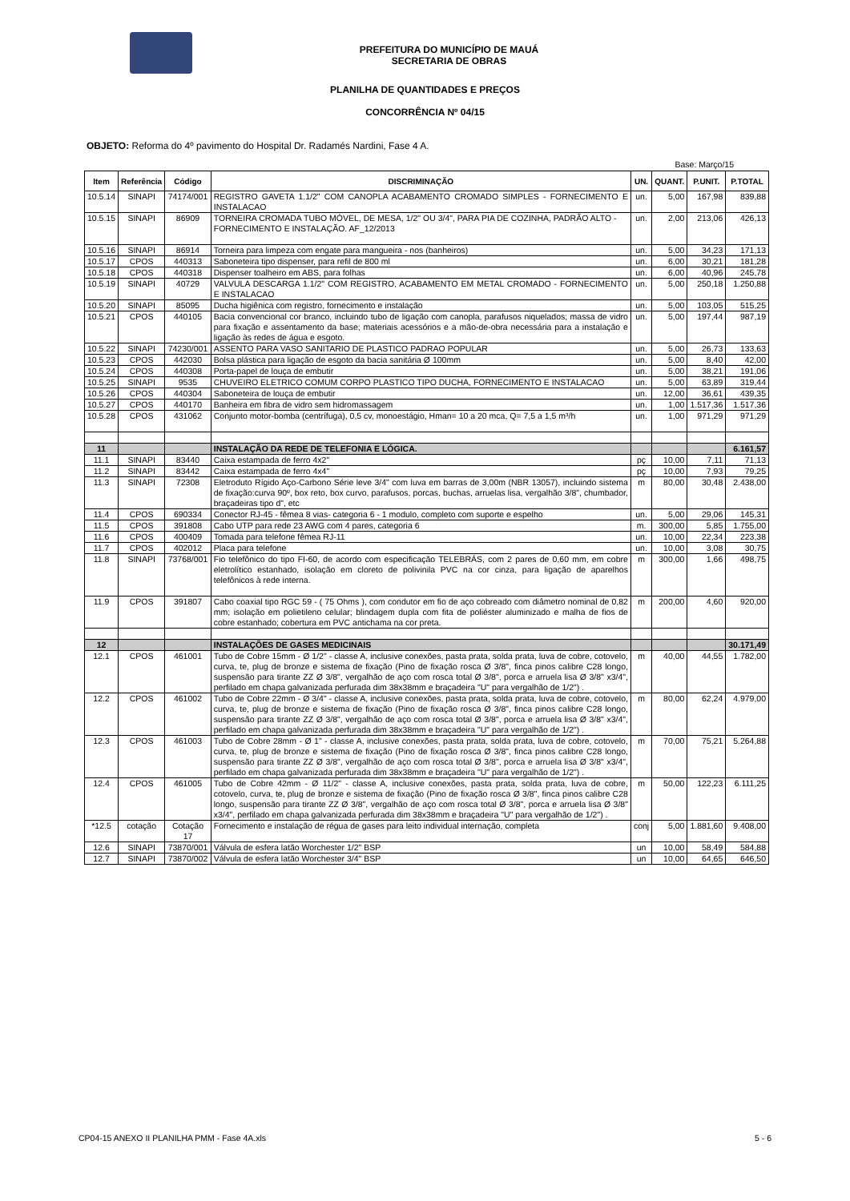PREFEITURA DO MUNICÍPIO DE MAUÁ
SECRETARIA DE OBRAS
PLANILHA DE QUANTIDADES E PREÇOS
CONCORRÊNCIA Nº 04/15
OBJETO: Reforma do 4º pavimento do Hospital Dr. Radamés Nardini, Fase 4 A.
Base: Março/15
| Item | Referência | Código | DISCRIMINAÇÃO | UN. | QUANT. | P.UNIT. | P.TOTAL |
| --- | --- | --- | --- | --- | --- | --- | --- |
| 10.5.14 | SINAPI | 74174/001 | REGISTRO GAVETA 1.1/2" COM CANOPLA ACABAMENTO CROMADO SIMPLES - FORNECIMENTO E INSTALACAO | un. | 5,00 | 167,98 | 839,88 |
| 10.5.15 | SINAPI | 86909 | TORNEIRA CROMADA TUBO MÓVEL, DE MESA, 1/2" OU 3/4", PARA PIA DE COZINHA, PADRÃO ALTO - FORNECIMENTO E INSTALAÇÃO. AF_12/2013 | un. | 2,00 | 213,06 | 426,13 |
| 10.5.16 | SINAPI | 86914 | Torneira para limpeza com engate para mangueira - nos (banheiros) | un. | 5,00 | 34,23 | 171,13 |
| 10.5.17 | CPOS | 440313 | Saboneteira tipo dispenser, para refil de 800 ml | un. | 6,00 | 30,21 | 181,28 |
| 10.5.18 | CPOS | 440318 | Dispenser toalheiro em ABS, para folhas | un. | 6,00 | 40,96 | 245,78 |
| 10.5.19 | SINAPI | 40729 | VALVULA DESCARGA 1.1/2" COM REGISTRO, ACABAMENTO EM METAL CROMADO - FORNECIMENTO E INSTALACAO | un. | 5,00 | 250,18 | 1.250,88 |
| 10.5.20 | SINAPI | 85095 | Ducha higiênica com registro, fornecimento e instalação | un. | 5,00 | 103,05 | 515,25 |
| 10.5.21 | CPOS | 440105 | Bacia convencional cor branco, incluindo tubo de ligação com canopla, parafusos niquelados; massa de vidro para fixação e assentamento da base; materiais acessórios e a mão-de-obra necessária para a instalação e ligação às redes de água e esgoto. | un. | 5,00 | 197,44 | 987,19 |
| 10.5.22 | SINAPI | 74230/001 | ASSENTO PARA VASO SANITARIO DE PLASTICO PADRAO POPULAR | un. | 5,00 | 26,73 | 133,63 |
| 10.5.23 | CPOS | 442030 | Bolsa plástica para ligação de esgoto da bacia sanitária Ø 100mm | un. | 5,00 | 8,40 | 42,00 |
| 10.5.24 | CPOS | 440308 | Porta-papel de louça de embutir | un. | 5,00 | 38,21 | 191,06 |
| 10.5.25 | SINAPI | 9535 | CHUVEIRO ELETRICO COMUM CORPO PLASTICO TIPO DUCHA, FORNECIMENTO E INSTALACAO | un. | 5,00 | 63,89 | 319,44 |
| 10.5.26 | CPOS | 440304 | Saboneteira de louça de embutir | un. | 12,00 | 36,61 | 439,35 |
| 10.5.27 | CPOS | 440170 | Banheira em fibra de vidro sem hidromassagem | un. | 1,00 | 1.517,36 | 1.517,36 |
| 10.5.28 | CPOS | 431062 | Conjunto motor-bomba (centrífuga), 0,5 cv, monoestágio, Hman= 10 a 20 mca, Q= 7,5 a 1,5 m³/h | un. | 1,00 | 971,29 | 971,29 |
| 11 | | | INSTALAÇÃO DA REDE DE TELEFONIA E LÓGICA. | | | | 6.161,57 |
| 11.1 | SINAPI | 83440 | Caixa estampada de ferro 4x2" | pç | 10,00 | 7,11 | 71,13 |
| 11.2 | SINAPI | 83442 | Caixa estampada de ferro 4x4" | pç | 10,00 | 7,93 | 79,25 |
| 11.3 | SINAPI | 72308 | Eletroduto Rígido Aço-Carbono Série leve 3/4" com luva em barras de 3,00m (NBR 13057), incluindo sistema de fixação:curva 90º, box reto, box curvo, parafusos, porcas, buchas, arruelas lisa, vergalhão 3/8", chumbador, braçadeiras tipo d", etc | m | 80,00 | 30,48 | 2.438,00 |
| 11.4 | CPOS | 690334 | Conector RJ-45 - fêmea 8 vias- categoria 6 - 1 modulo, completo com suporte e espelho | un. | 5,00 | 29,06 | 145,31 |
| 11.5 | CPOS | 391808 | Cabo UTP para rede 23 AWG com 4 pares, categoria 6 | m. | 300,00 | 5,85 | 1.755,00 |
| 11.6 | CPOS | 400409 | Tomada para telefone fêmea RJ-11 | un. | 10,00 | 22,34 | 223,38 |
| 11.7 | CPOS | 402012 | Placa para telefone | un. | 10,00 | 3,08 | 30,75 |
| 11.8 | SINAPI | 73768/001 | Fio telefônico do tipo FI-60, de acordo com especificação TELEBRÁS, com 2 pares de 0,60 mm, em cobre eletrolítico estanhado, isolação em cloreto de polivinila PVC na cor cinza, para ligação de aparelhos telefônicos à rede interna. | m | 300,00 | 1,66 | 498,75 |
| 11.9 | CPOS | 391807 | Cabo coaxial tipo RGC 59 - ( 75 Ohms ), com condutor em fio de aço cobreado com diâmetro nominal de 0,82 mm; isolação em polietileno celular; blindagem dupla com fita de poliéster aluminizado e malha de fios de cobre estanhado; cobertura em PVC antichama na cor preta. | m | 200,00 | 4,60 | 920,00 |
| 12 | | | INSTALAÇÕES DE GASES MEDICINAIS | | | | 30.171,49 |
| 12.1 | CPOS | 461001 | Tubo de Cobre 15mm - Ø 1/2" - classe A, inclusive conexões, pasta prata, solda prata, luva de cobre, cotovelo, curva, te, plug de bronze e sistema de fixação (Pino de fixação rosca Ø 3/8", finca pinos calibre C28 longo, suspensão para tirante ZZ Ø 3/8", vergalhão de aço com rosca total Ø 3/8", porca e arruela lisa Ø 3/8" x3/4", perfilado em chapa galvanizada perfurada dim 38x38mm e braçadeira "U" para vergalhão de 1/2") . | m | 40,00 | 44,55 | 1.782,00 |
| 12.2 | CPOS | 461002 | Tubo de Cobre 22mm - Ø 3/4" - classe A, inclusive conexões, pasta prata, solda prata, luva de cobre, cotovelo, curva, te, plug de bronze e sistema de fixação (Pino de fixação rosca Ø 3/8", finca pinos calibre C28 longo, suspensão para tirante ZZ Ø 3/8", vergalhão de aço com rosca total Ø 3/8", porca e arruela lisa Ø 3/8" x3/4", perfilado em chapa galvanizada perfurada dim 38x38mm e braçadeira "U" para vergalhão de 1/2") . | m | 80,00 | 62,24 | 4.979,00 |
| 12.3 | CPOS | 461003 | Tubo de Cobre 28mm - Ø 1" - classe A, inclusive conexões, pasta prata, solda prata, luva de cobre, cotovelo, curva, te, plug de bronze e sistema de fixação (Pino de fixação rosca Ø 3/8", finca pinos calibre C28 longo, suspensão para tirante ZZ Ø 3/8", vergalhão de aço com rosca total Ø 3/8", porca e arruela lisa Ø 3/8" x3/4", perfilado em chapa galvanizada perfurada dim 38x38mm e braçadeira "U" para vergalhão de 1/2") . | m | 70,00 | 75,21 | 5.264,88 |
| 12.4 | CPOS | 461005 | Tubo de Cobre 42mm - Ø 11/2" - classe A, inclusive conexões, pasta prata, solda prata, luva de cobre, cotovelo, curva, te, plug de bronze e sistema de fixação (Pino de fixação rosca Ø 3/8", finca pinos calibre C28 longo, suspensão para tirante ZZ Ø 3/8", vergalhão de aço com rosca total Ø 3/8", porca e arruela lisa Ø 3/8" x3/4", perfilado em chapa galvanizada perfurada dim 38x38mm e braçadeira "U" para vergalhão de 1/2") . | m | 50,00 | 122,23 | 6.111,25 |
| *12.5 | cotação | Cotação 17 | Fornecimento e instalação de régua de gases para leito individual internação, completa | conj | 5,00 | 1.881,60 | 9.408,00 |
| 12.6 | SINAPI | 73870/001 | Válvula de esfera latão Worchester 1/2" BSP | un | 10,00 | 58,49 | 584,88 |
| 12.7 | SINAPI | 73870/002 | Válvula de esfera latão Worchester 3/4" BSP | un | 10,00 | 64,65 | 646,50 |
CP04-15 ANEXO II PLANILHA PMM - Fase 4A.xls 5 - 6